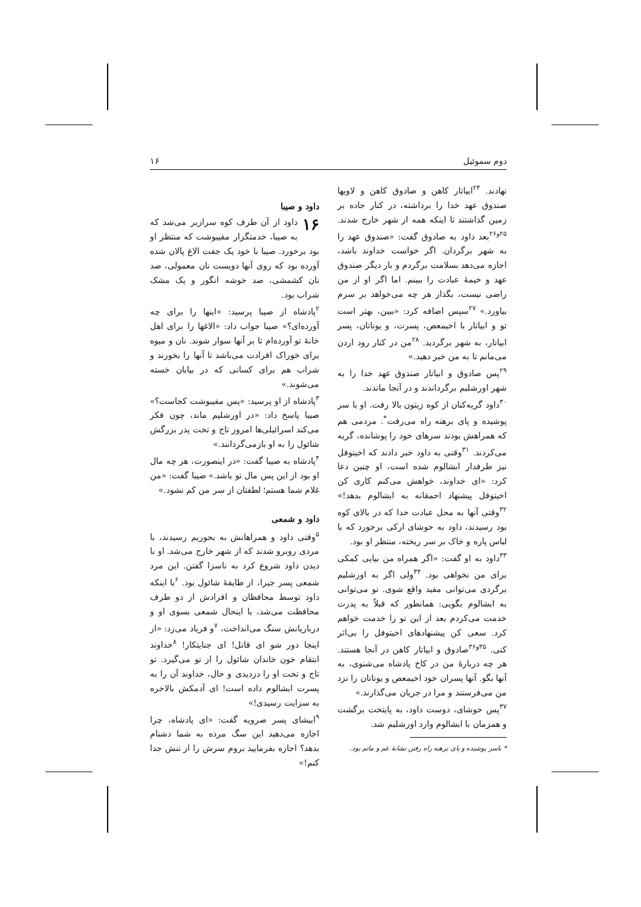دوم سموئیل ۱۶
نهادند. <sup>۲۴</sup>ابیاتار کاهن و صادوق کاهن و لاویها صندوق عهد خدا را برداشته، در کنار جاده بر زمین گذاشتند تا اینکه همه از شهر خارج شدند. <sup>۲۵و۲۶</sup>بعد داود به صادوق گفت: «صندوق عهد را به شهر برگردان. اگر خواست خداوند باشد، اجازه می‌دهد بسلامت برگردم و بار دیگر صندوق عهد و خیمهٔ عبادت را ببینم. اما اگر او از من راضی نیست، بگذار هر چه می‌خواهد بر سرم بیاورد.» <sup>۲۷</sup>سپس اضافه کرد: «ببین، بهتر است تو و ابیاتار با اخیمعص، پسرت، و یوناتان، پسر ابیاتار، به شهر برگردید. <sup>۲۸</sup>من در کنار رود اردن می‌مانم تا به من خبر دهید.»
<sup>۲۹</sup> پس صادوق و ابیاتار صندوق عهد خدا را به شهر اورشلیم برگرداندند و در آنجا ماندند.
<sup>۳۰</sup> داود گریه‌کنان از کوه زیتون بالا رفت. او با سر پوشیده و پای برهنه راه می‌رفت<sup>*</sup>. مردمی هم که همراهش بودند سرهای خود را پوشانده، گریه می‌کردند. <sup>۳۱</sup>وقتی به داود خبر دادند که اخیتوفل نیز طرفدار ابشالوم شده است، او چنین دعا کرد: «ای خداوند، خواهش می‌کنم کاری کن اخیتوفل پیشنهاد احمقانه به ابشالوم بدهد!» <sup>۳۲</sup>وقتی آنها به محل عبادت خدا که در بالای کوه بود رسیدند، داود به حوشای ارکی برخورد که با لباس پاره و خاک بر سر ریخته، منتظر او بود.
<sup>۳۳</sup> داود به او گفت: «اگر همراه من بیایی کمکی برای من نخواهی بود. <sup>۳۴</sup>ولی اگر به اورشلیم برگردی می‌توانی مفید واقع شوی. تو می‌توانی به ابشالوم بگویی: همانطور که قبلاً به پدرت خدمت می‌کردم بعد از این تو را خدمت خواهم کرد. سعی کن پیشنهادهای اخیتوفل را بی‌اثر کنی. <sup>۳۵و۳۶</sup>صادوق و ابیاتار کاهن در آنجا هستند. هر چه دربارهٔ من در کاخ پادشاه می‌شنوی، به آنها بگو. آنها پسران خود اخیمعص و یوناتان را نزد من می‌فرستند و مرا در جریان می‌گذارند.»
<sup>۳۷</sup> پس حوشای، دوست داود، به پایتخت برگشت و همزمان با ابشالوم وارد اورشلیم شد.
* باسر پوشیده و پای برهنه راه رفتن نشانهٔ غم و ماتم بود.
داود و صیبا
۱۶ داود از آن طرف کوه سرازیر می‌شد که به صیبا، خدمتگزار مفیبوشت که منتظر او بود برخورد. صیبا با خود یک جفت الاغ پالان شده آورده بود که روی آنها دویست نان معمولی، صد نان کشمشی، صد خوشه انگور و یک مشک شراب بود.
<sup>۲</sup> پادشاه از صیبا پرسید: «اینها را برای چه آورده‌ای؟» صیبا جواب داد: «الاغها را برای اهل خانهٔ تو آورده‌ام تا بر آنها سوار شوند. نان و میوه برای خوراک افرادت می‌باشد تا آنها را بخورند و شراب هم برای کسانی که در بیابان خسته می‌شوند.»
<sup>۳</sup> پادشاه از او پرسید: «پس مفیبوشت کجاست؟» صیبا پاسخ داد: «در اورشلیم ماند، چون فکر می‌کند اسرائیلی‌ها امروز تاج و تخت پدر بزرگش شائول را به او بازمی‌گردانند.»
<sup>۴</sup> پادشاه به صیبا گفت: «در اینصورت، هر چه مال او بود از این پس مال تو باشد.» صیبا گفت: «من غلام شما هستم؛ لطفتان از سر من کم نشود.»
داود و شمعی
<sup>۵</sup> وقتی داود و همراهانش به بحوریم رسیدند، با مردی روبرو شدند که از شهر خارج می‌شد. او با دیدن داود شروع کرد به ناسزا گفتن. این مرد شمعی پسر جیرا، از طایفهٔ شائول بود. <sup>۶</sup>با اینکه داود توسط محافظان و افرادش از دو طرف محافظت می‌شد، با اینحال شمعی بسوی او و درباریانش سنگ می‌انداخت، <sup>۷</sup>و فریاد می‌زد: «از اینجا دور شو ای قاتل! ای جنایتکار! <sup>۸</sup>خداوند انتقام خون خاندان شائول را از تو می‌گیرد. تو تاج و تخت او را دزدیدی و حال، خداوند آن را به پسرت ابشالوم داده است! ای آدمکش بالاخره به سزایت رسیدی!»
<sup>۹</sup> ابیشای پسر صرویه گفت: «ای پادشاه، چرا اجازه می‌دهید این سگ مرده به شما دشنام بدهد؟ اجازه بفرمایید بروم سرش را از تنش جدا کنم!»